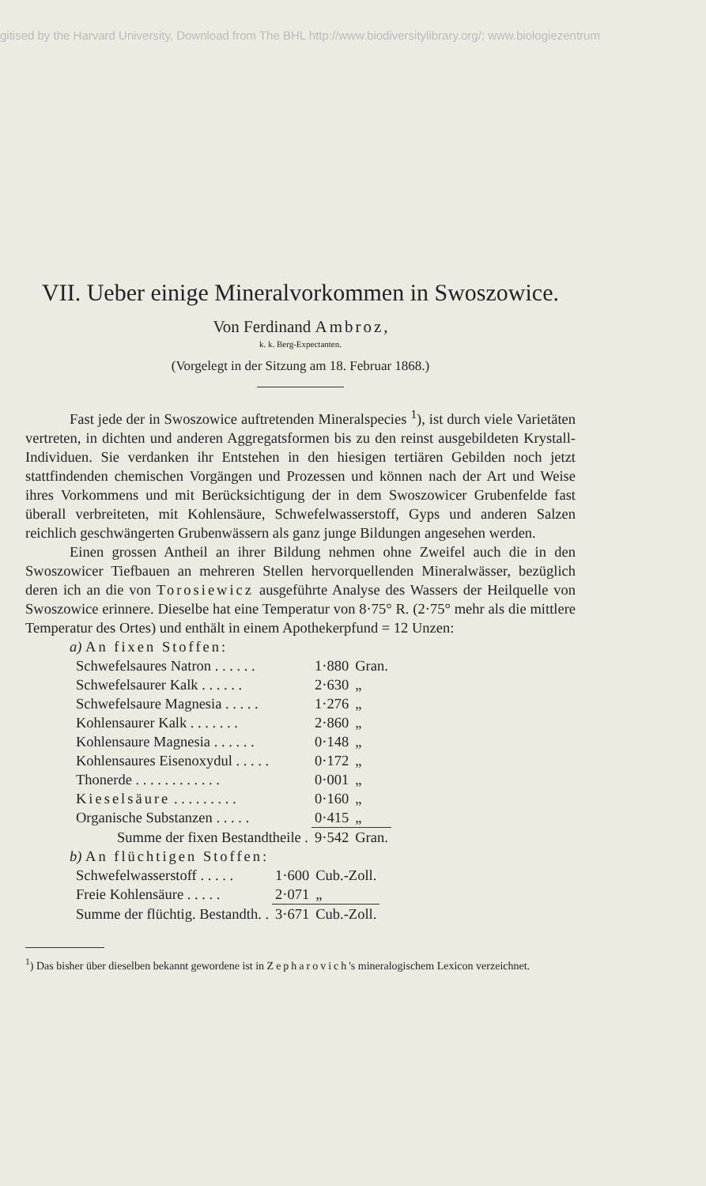gitised by the Harvard University, Download from The BHL http://www.biodiversitylibrary.org/; www.biologiezentrum
VII. Ueber einige Mineralvorkommen in Swoszowice.
Von Ferdinand Ambroz,
k. k. Berg-Expectanten.
(Vorgelegt in der Sitzung am 18. Februar 1868.)
Fast jede der in Swoszowice auftretenden Mineralspecies <sup>1</sup>), ist durch viele Varietäten vertreten, in dichten und anderen Aggregatsformen bis zu den reinst ausgebildeten Krystall-Individuen. Sie verdanken ihr Entstehen in den hiesigen tertiären Gebilden noch jetzt stattfindenden chemischen Vorgängen und Prozessen und können nach der Art und Weise ihres Vorkommens und mit Berücksichtigung der in dem Swoszowicer Grubenfelde fast überall verbreiteten, mit Kohlensäure, Schwefelwasserstoff, Gyps und anderen Salzen reichlich geschwängerten Grubenwässern als ganz junge Bildungen angesehen werden.
Einen grossen Antheil an ihrer Bildung nehmen ohne Zweifel auch die in den Swoszowicer Tiefbauen an mehreren Stellen hervorquellenden Mineralwässer, bezüglich deren ich an die von Torosiewicz ausgeführte Analyse des Wassers der Heilquelle von Swoszowice erinnere. Dieselbe hat eine Temperatur von 8·75° R. (2·75° mehr als die mittlere Temperatur des Ortes) und enthält in einem Apothekerpfund = 12 Unzen:
a) An fixen Stoffen:
| Schwefelsaures Natron . . . . . . | 1·880 | Gran. |
| Schwefelsaurer Kalk . . . . . . | 2·630 | „ |
| Schwefelsaure Magnesia . . . . . | 1·276 | „ |
| Kohlensaurer Kalk . . . . . . . | 2·860 | „ |
| Kohlensaure Magnesia . . . . . . | 0·148 | „ |
| Kohlensaures Eisenoxydul . . . . . | 0·172 | „ |
| Thonerde . . . . . . . . . . . . | 0·001 | „ |
| Kieselsäure . . . . . . . . . | 0·160 | „ |
| Organische Substanzen . . . . . | 0·415 | „ |
| Summe der fixen Bestandtheile . | 9·542 | Gran. |
b) An flüchtigen Stoffen:
| Schwefelwasserstoff . . . . . | 1·600 | Cub.-Zoll. |
| Freie Kohlensäure . . . . . | 2·071 | „ |
| Summe der flüchtig. Bestandth. . | 3·671 | Cub.-Zoll. |
<sup>1</sup>) Das bisher über dieselben bekannt gewordene ist in Zepharovich's mineralogischem Lexicon verzeichnet.